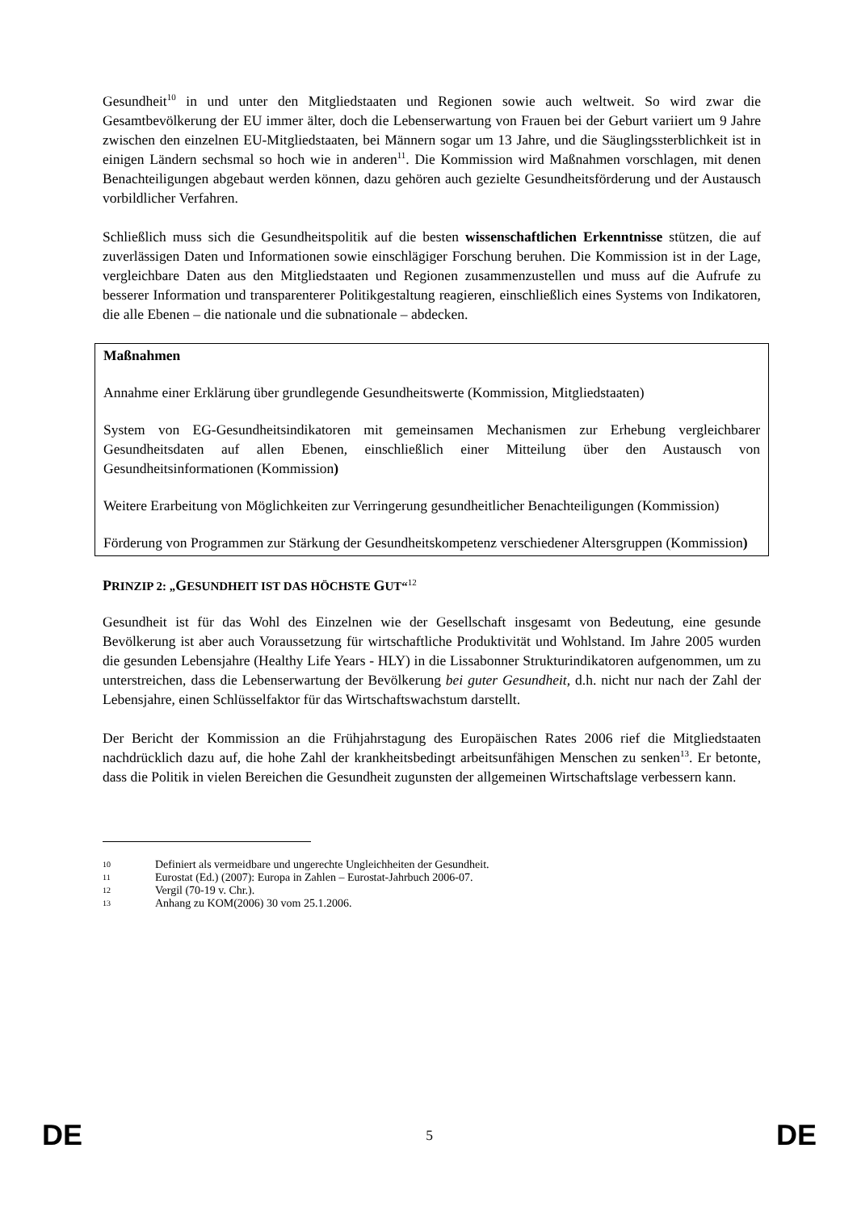Gesundheit<sup>10</sup> in und unter den Mitgliedstaaten und Regionen sowie auch weltweit. So wird zwar die Gesamtbevölkerung der EU immer älter, doch die Lebenserwartung von Frauen bei der Geburt variiert um 9 Jahre zwischen den einzelnen EU-Mitgliedstaaten, bei Männern sogar um 13 Jahre, und die Säuglingssterblichkeit ist in einigen Ländern sechsmal so hoch wie in anderen<sup>11</sup>. Die Kommission wird Maßnahmen vorschlagen, mit denen Benachteiligungen abgebaut werden können, dazu gehören auch gezielte Gesundheitsförderung und der Austausch vorbildlicher Verfahren.
Schließlich muss sich die Gesundheitspolitik auf die besten wissenschaftlichen Erkenntnisse stützen, die auf zuverlässigen Daten und Informationen sowie einschlägiger Forschung beruhen. Die Kommission ist in der Lage, vergleichbare Daten aus den Mitgliedstaaten und Regionen zusammenzustellen und muss auf die Aufrufe zu besserer Information und transparenterer Politikgestaltung reagieren, einschließlich eines Systems von Indikatoren, die alle Ebenen – die nationale und die subnationale – abdecken.
Maßnahmen
Annahme einer Erklärung über grundlegende Gesundheitswerte (Kommission, Mitgliedstaaten)
System von EG-Gesundheitsindikatoren mit gemeinsamen Mechanismen zur Erhebung vergleichbarer Gesundheitsdaten auf allen Ebenen, einschließlich einer Mitteilung über den Austausch von Gesundheitsinformationen (Kommission)
Weitere Erarbeitung von Möglichkeiten zur Verringerung gesundheitlicher Benachteiligungen (Kommission)
Förderung von Programmen zur Stärkung der Gesundheitskompetenz verschiedener Altersgruppen (Kommission)
PRINZIP 2: „GESUNDHEIT IST DAS HÖCHSTE GUT“<sup>12</sup>
Gesundheit ist für das Wohl des Einzelnen wie der Gesellschaft insgesamt von Bedeutung, eine gesunde Bevölkerung ist aber auch Voraussetzung für wirtschaftliche Produktivität und Wohlstand. Im Jahre 2005 wurden die gesunden Lebensjahre (Healthy Life Years - HLY) in die Lissabonner Strukturindikatoren aufgenommen, um zu unterstreichen, dass die Lebenserwartung der Bevölkerung bei guter Gesundheit, d.h. nicht nur nach der Zahl der Lebensjahre, einen Schlüsselfaktor für das Wirtschaftswachstum darstellt.
Der Bericht der Kommission an die Frühjahrstagung des Europäischen Rates 2006 rief die Mitgliedstaaten nachdrücklich dazu auf, die hohe Zahl der krankheitsbedingt arbeitsunfähigen Menschen zu senken<sup>13</sup>. Er betonte, dass die Politik in vielen Bereichen die Gesundheit zugunsten der allgemeinen Wirtschaftslage verbessern kann.
10 Definiert als vermeidbare und ungerechte Ungleichheiten der Gesundheit.
11 Eurostat (Ed.) (2007): Europa in Zahlen – Eurostat-Jahrbuch 2006-07.
12 Vergil (70-19 v. Chr.).
13 Anhang zu KOM(2006) 30 vom 25.1.2006.
DE 5 DE